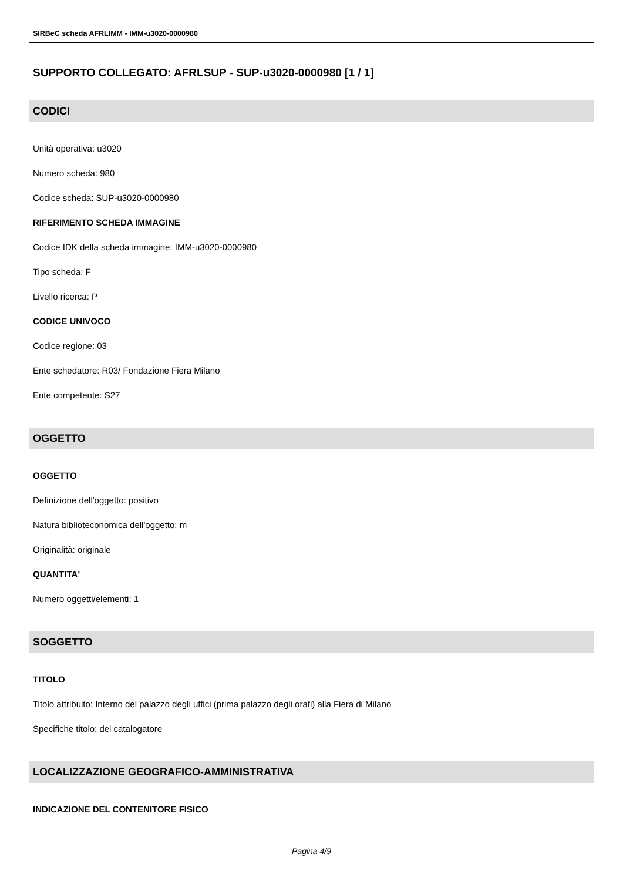SIRBeC scheda AFRLIMM - IMM-u3020-0000980
SUPPORTO COLLEGATO: AFRLSUP - SUP-u3020-0000980 [1 / 1]
CODICI
Unità operativa: u3020
Numero scheda: 980
Codice scheda: SUP-u3020-0000980
RIFERIMENTO SCHEDA IMMAGINE
Codice IDK della scheda immagine: IMM-u3020-0000980
Tipo scheda: F
Livello ricerca: P
CODICE UNIVOCO
Codice regione: 03
Ente schedatore: R03/ Fondazione Fiera Milano
Ente competente: S27
OGGETTO
OGGETTO
Definizione dell'oggetto: positivo
Natura biblioteconomica dell'oggetto: m
Originalità: originale
QUANTITA'
Numero oggetti/elementi: 1
SOGGETTO
TITOLO
Titolo attribuito: Interno del palazzo degli uffici (prima palazzo degli orafi) alla Fiera di Milano
Specifiche titolo: del catalogatore
LOCALIZZAZIONE GEOGRAFICO-AMMINISTRATIVA
INDICAZIONE DEL CONTENITORE FISICO
Pagina 4/9